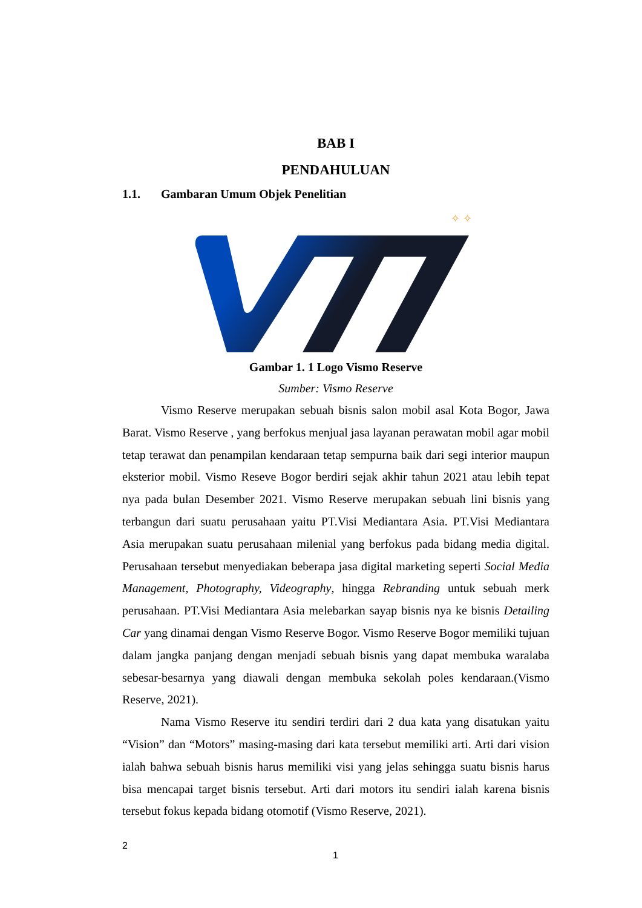BAB I
PENDAHULUAN
1.1. Gambaran Umum Objek Penelitian
✧ ✧
Gambar 1. 1 Logo Vismo Reserve
Sumber: Vismo Reserve
Vismo Reserve merupakan sebuah bisnis salon mobil asal Kota Bogor, Jawa Barat. Vismo Reserve , yang berfokus menjual jasa layanan perawatan mobil agar mobil tetap terawat dan penampilan kendaraan tetap sempurna baik dari segi interior maupun eksterior mobil. Vismo Reseve Bogor berdiri sejak akhir tahun 2021 atau lebih tepat nya pada bulan Desember 2021. Vismo Reserve merupakan sebuah lini bisnis yang terbangun dari suatu perusahaan yaitu PT.Visi Mediantara Asia. PT.Visi Mediantara Asia merupakan suatu perusahaan milenial yang berfokus pada bidang media digital. Perusahaan tersebut menyediakan beberapa jasa digital marketing seperti Social Media Management, Photography, Videography, hingga Rebranding untuk sebuah merk perusahaan. PT.Visi Mediantara Asia melebarkan sayap bisnis nya ke bisnis Detailing Car yang dinamai dengan Vismo Reserve Bogor. Vismo Reserve Bogor memiliki tujuan dalam jangka panjang dengan menjadi sebuah bisnis yang dapat membuka waralaba sebesar-besarnya yang diawali dengan membuka sekolah poles kendaraan.(Vismo Reserve, 2021).
Nama Vismo Reserve itu sendiri terdiri dari 2 dua kata yang disatukan yaitu “Vision” dan “Motors” masing-masing dari kata tersebut memiliki arti. Arti dari vision ialah bahwa sebuah bisnis harus memiliki visi yang jelas sehingga suatu bisnis harus bisa mencapai target bisnis tersebut. Arti dari motors itu sendiri ialah karena bisnis tersebut fokus kepada bidang otomotif (Vismo Reserve, 2021).
2
1